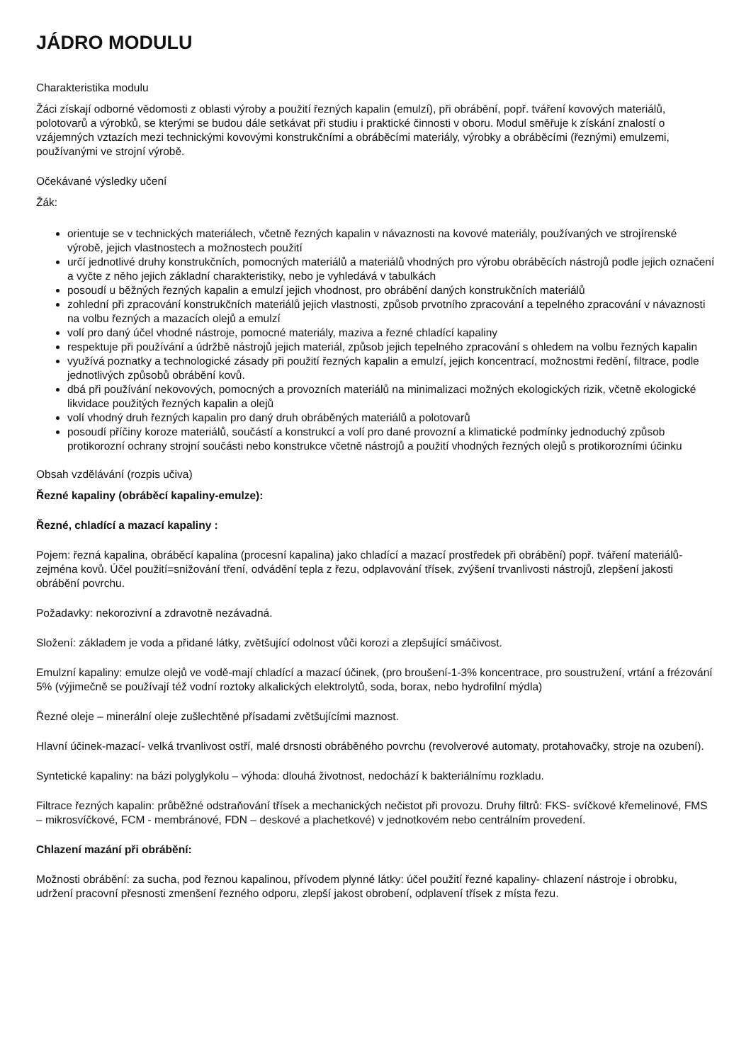JÁDRO MODULU
Charakteristika modulu
Žáci získají odborné vědomosti z oblasti výroby a použití řezných kapalin (emulzí), při obrábění, popř. tváření kovových materiálů, polotovarů a výrobků, se kterými se budou dále setkávat při studiu i praktické činnosti v oboru. Modul směřuje k získání znalostí o vzájemných vztazích mezi technickými kovovými konstrukčními a obráběcími materiály, výrobky a obráběcími (řeznými) emulzemi, používanými ve strojní výrobě.
Očekávané výsledky učení
Žák:
orientuje se v technických materiálech, včetně řezných kapalin v návaznosti na kovové materiály, používaných ve strojírenské výrobě, jejich vlastnostech a možnostech použití
určí jednotlivé druhy konstrukčních, pomocných materiálů a materiálů vhodných pro výrobu obráběcích nástrojů podle jejich označení a vyčte z něho jejich základní charakteristiky, nebo je vyhledává v tabulkách
posoudí u běžných řezných kapalin a emulzí jejich vhodnost, pro obrábění daných konstrukčních materiálů
zohlední při zpracování konstrukčních materiálů jejich vlastnosti, způsob prvotního zpracování a tepelného zpracování v návaznosti na volbu řezných a mazacích olejů a emulzí
volí pro daný účel vhodné nástroje, pomocné materiály, maziva a řezné chladící kapaliny
respektuje při používání a údržbě nástrojů jejich materiál, způsob jejich tepelného zpracování s ohledem na volbu řezných kapalin
využívá poznatky a technologické zásady při použití řezných kapalin a emulzí, jejich koncentrací, možnostmi ředění, filtrace, podle jednotlivých způsobů obrábění kovů.
dbá při používání nekovových, pomocných a provozních materiálů na minimalizaci možných ekologických rizik, včetně ekologické likvidace použitých řezných kapalin a olejů
volí vhodný druh řezných kapalin pro daný druh obráběných materiálů a polotovarů
posoudí příčiny koroze materiálů, součástí a konstrukcí a volí pro dané provozní a klimatické podmínky jednoduchý způsob protikorozní ochrany strojní součásti nebo konstrukce včetně nástrojů a použití vhodných řezných olejů s protikorozními účinku
Obsah vzdělávání (rozpis učiva)
Řezné kapaliny (obráběcí kapaliny-emulze):
Řezné, chladící a mazací kapaliny :
Pojem: řezná kapalina, obráběcí kapalina (procesní kapalina) jako chladící a mazací prostředek při obrábění) popř. tváření materiálů-zejména kovů. Účel použití=snižování tření, odvádění tepla z řezu, odplavování třísek, zvýšení trvanlivosti nástrojů, zlepšení jakosti obrábění povrchu.
Požadavky: nekorozivní a zdravotně nezávadná.
Složení: základem je voda a přidané látky, zvětšující odolnost vůči korozi a zlepšující smáčivost.
Emulzní kapaliny: emulze olejů ve vodě-mají chladící a mazací účinek, (pro broušení-1-3% koncentrace, pro soustružení, vrtání a frézování 5% (výjimečně se používají též vodní roztoky alkalických elektrolytů, soda, borax, nebo hydrofilní mýdla)
Řezné oleje – minerální oleje zušlechtěné přísadami zvětšujícími maznost.
Hlavní účinek-mazací- velká trvanlivost ostří, malé drsnosti obráběného povrchu (revolverové automaty, protahovačky, stroje na ozubení).
Syntetické kapaliny: na bázi polyglykolu – výhoda: dlouhá životnost, nedochází k bakteriálnímu rozkladu.
Filtrace řezných kapalin: průběžné odstraňování třísek a mechanických nečistot při provozu. Druhy filtrů: FKS- svíčkové křemelinové, FMS – mikrosvíčkové, FCM - membránové, FDN – deskové a plachetkové) v jednotkovém nebo centrálním provedení.
Chlazení mazání při obrábění:
Možnosti obrábění: za sucha, pod řeznou kapalinou, přívodem plynné látky: účel použití řezné kapaliny- chlazení nástroje i obrobku, udržení pracovní přesnosti zmenšení řezného odporu, zlepší jakost obrobení, odplavení třísek z místa řezu.